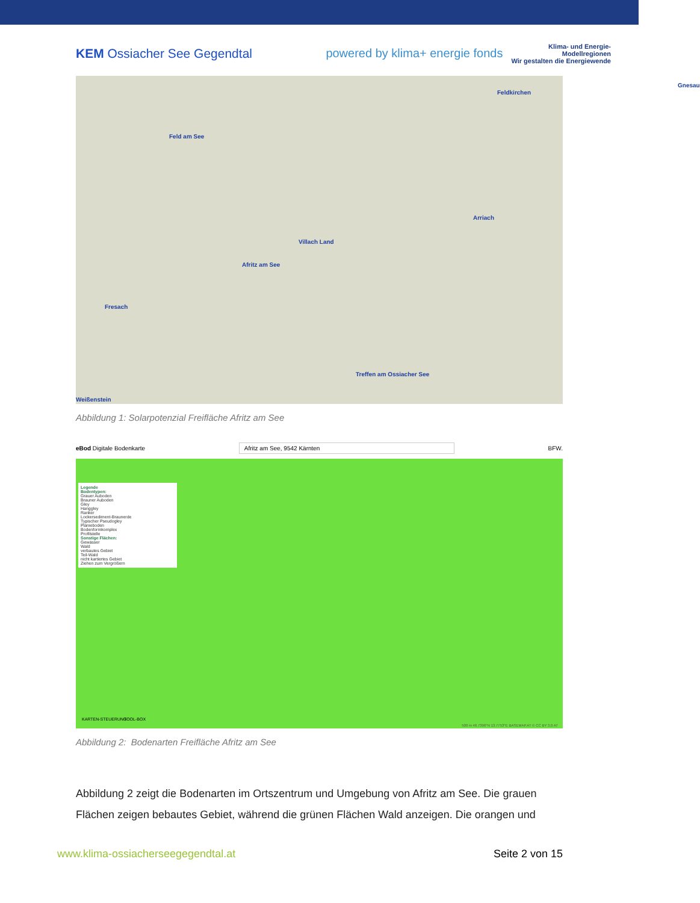KEM Ossiacher See Gegendtal
powered by klima+ energie fonds
Klima- und Energie-
Modellregionen
Wir gestalten die Energiewende
Feld am See
Gnesau
Feldkirchen
Arriach
Villach Land
Afritz am See
Fresach
Treffen am Ossiacher See
Weißenstein
Abbildung 1: Solarpotenzial Freifläche Afritz am See
eBod Digitale Bodenkarte Afritz am See, 9542 Kärnten BFW.
Legende
Bodentypen:
Grauer Auboden
Brauner Auboden
Gley
Hanggley
Ranker
Lockersediment-Braunerde
Typischer Pseudogley
Planieboden
Bodenformkomplex
Profilstelle
Sonstige Flächen:
Gewässer
Wald
verbautes Gebiet
Teil-Wald
nicht kartiertes Gebiet
Ziehen zum Vergrößern
KARTEN-STEUERUNG TOOL-BOX
500 m 46.7396°N 13.7753°E BASEMAP.AT © CC BY 3.0 AT
Abbildung 2: Bodenarten Freifläche Afritz am See
Abbildung 2 zeigt die Bodenarten im Ortszentrum und Umgebung von Afritz am See. Die grauen Flächen zeigen bebautes Gebiet, während die grünen Flächen Wald anzeigen. Die orangen und
www.klima-ossiacherseegegendtal.at Seite 2 von 15